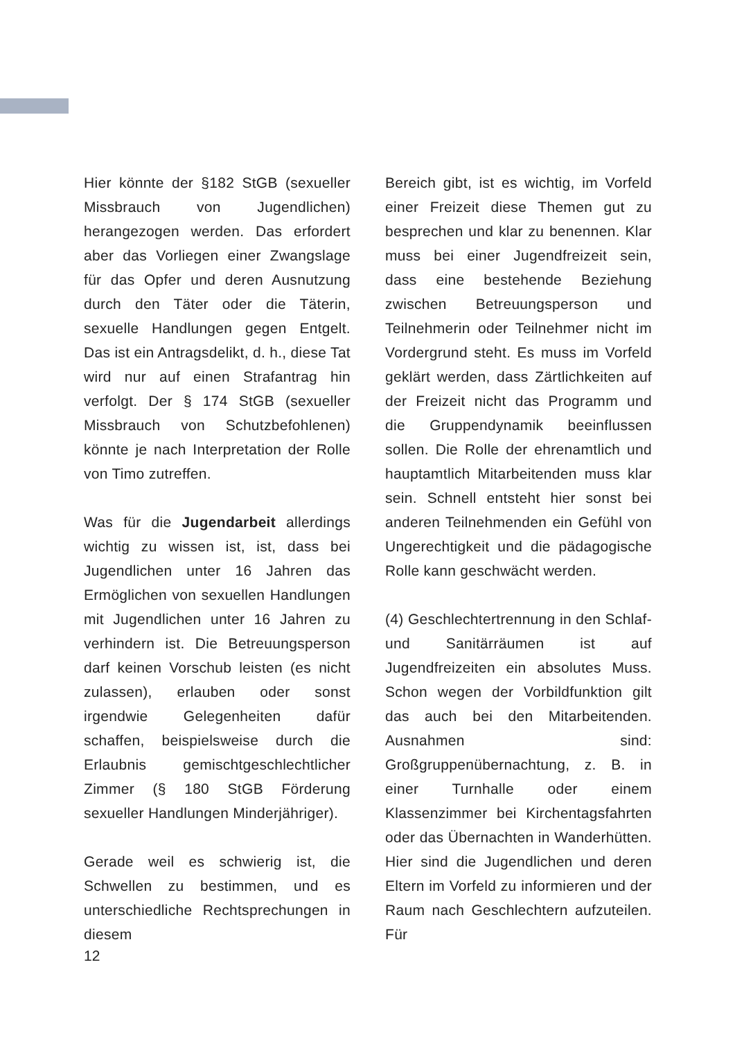Hier könnte der §182 StGB (sexueller Missbrauch von Jugendlichen) herangezogen werden. Das erfordert aber das Vorliegen einer Zwangslage für das Opfer und deren Ausnutzung durch den Täter oder die Täterin, sexuelle Handlungen gegen Entgelt. Das ist ein Antragsdelikt, d. h., diese Tat wird nur auf einen Strafantrag hin verfolgt. Der § 174 StGB (sexueller Missbrauch von Schutzbefohlenen) könnte je nach Interpretation der Rolle von Timo zutreffen.
Was für die Jugendarbeit allerdings wichtig zu wissen ist, ist, dass bei Jugendlichen unter 16 Jahren das Ermöglichen von sexuellen Handlungen mit Jugendlichen unter 16 Jahren zu verhindern ist. Die Betreuungsperson darf keinen Vorschub leisten (es nicht zulassen), erlauben oder sonst irgendwie Gelegenheiten dafür schaffen, beispielsweise durch die Erlaubnis gemischtgeschlechtlicher Zimmer (§ 180 StGB Förderung sexueller Handlungen Minderjähriger).
Gerade weil es schwierig ist, die Schwellen zu bestimmen, und es unterschiedliche Rechtsprechungen in diesem
Bereich gibt, ist es wichtig, im Vorfeld einer Freizeit diese Themen gut zu besprechen und klar zu benennen. Klar muss bei einer Jugendfreizeit sein, dass eine bestehende Beziehung zwischen Betreuungsperson und Teilnehmerin oder Teilnehmer nicht im Vordergrund steht. Es muss im Vorfeld geklärt werden, dass Zärtlichkeiten auf der Freizeit nicht das Programm und die Gruppendynamik beeinflussen sollen. Die Rolle der ehrenamtlich und hauptamtlich Mitarbeitenden muss klar sein. Schnell entsteht hier sonst bei anderen Teilnehmenden ein Gefühl von Ungerechtigkeit und die pädagogische Rolle kann geschwächt werden.
(4) Geschlechtertrennung in den Schlaf- und Sanitärräumen ist auf Jugendfreizeiten ein absolutes Muss. Schon wegen der Vorbildfunktion gilt das auch bei den Mitarbeitenden. Ausnahmen sind: Großgruppenübernachtung, z. B. in einer Turnhalle oder einem Klassenzimmer bei Kirchentagsfahrten oder das Übernachten in Wanderhütten. Hier sind die Jugendlichen und deren Eltern im Vorfeld zu informieren und der Raum nach Geschlechtern aufzuteilen. Für
12